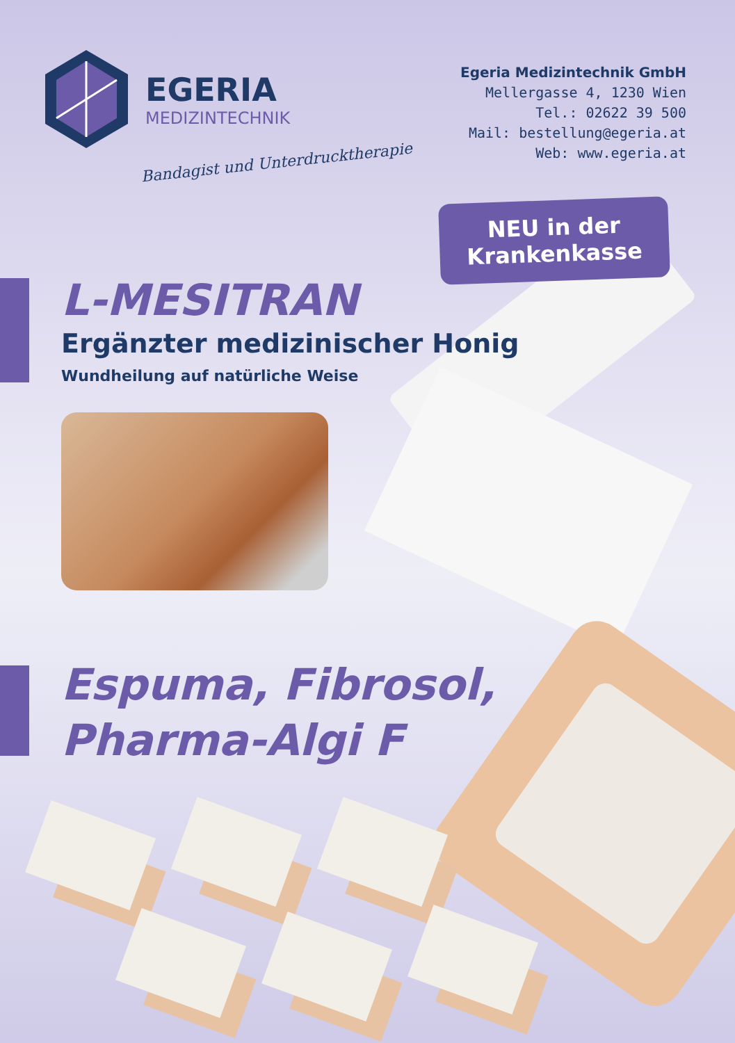EGERIA
MEDIZINTECHNIK
Bandagist und Unterdrucktherapie
Egeria Medizintechnik GmbH
Mellergasse 4, 1230 Wien
Tel.: 02622 39 500
Mail: bestellung@egeria.at
Web: www.egeria.at
NEU in der
Krankenkasse
L-MESITRAN
Ergänzter medizinischer Honig
Wundheilung auf natürliche Weise
Espuma, Fibrosol,
Pharma-Algi F